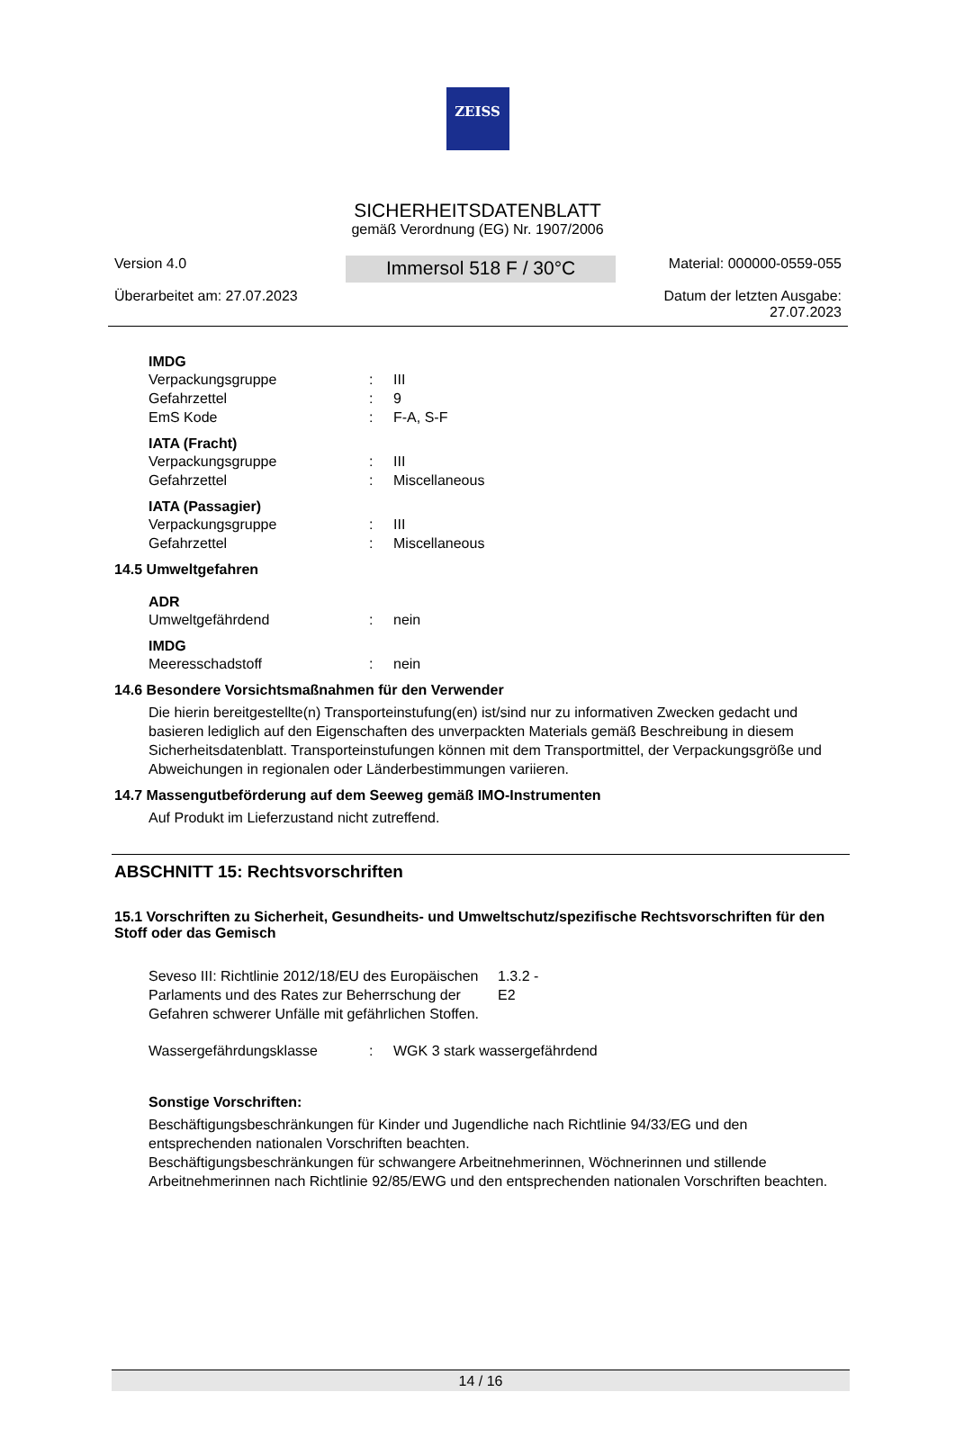ZEISS
SICHERHEITSDATENBLATT
gemäß Verordnung (EG) Nr. 1907/2006
Version 4.0
Überarbeitet am: 27.07.2023
Immersol 518 F / 30°C
Material: 000000-0559-055
Datum der letzten Ausgabe:
27.07.2023
IMDG
| Verpackungsgruppe | : | III |
| Gefahrzettel | : | 9 |
| EmS Kode | : | F-A, S-F |
IATA (Fracht)
| Verpackungsgruppe | : | III |
| Gefahrzettel | : | Miscellaneous |
IATA (Passagier)
| Verpackungsgruppe | : | III |
| Gefahrzettel | : | Miscellaneous |
14.5 Umweltgefahren
ADR
| Umweltgefährdend | : | nein |
IMDG
| Meeresschadstoff | : | nein |
14.6 Besondere Vorsichtsmaßnahmen für den Verwender
Die hierin bereitgestellte(n) Transporteinstufung(en) ist/sind nur zu informativen Zwecken gedacht und basieren lediglich auf den Eigenschaften des unverpackten Materials gemäß Beschreibung in diesem Sicherheitsdatenblatt. Transporteinstufungen können mit dem Transportmittel, der Verpackungsgröße und Abweichungen in regionalen oder Länderbestimmungen variieren.
14.7 Massengutbeförderung auf dem Seeweg gemäß IMO-Instrumenten
Auf Produkt im Lieferzustand nicht zutreffend.
ABSCHNITT 15: Rechtsvorschriften
15.1 Vorschriften zu Sicherheit, Gesundheits- und Umweltschutz/spezifische Rechtsvorschriften für den Stoff oder das Gemisch
| Seveso III: Richtlinie 2012/18/EU des Europäischen Parlaments und des Rates zur Beherrschung der Gefahren schwerer Unfälle mit gefährlichen Stoffen. | 1.3.2 - E2 |
| Wassergefährdungsklasse | : | WGK 3 stark wassergefährdend |
Sonstige Vorschriften:
Beschäftigungsbeschränkungen für Kinder und Jugendliche nach Richtlinie 94/33/EG und den entsprechenden nationalen Vorschriften beachten.
Beschäftigungsbeschränkungen für schwangere Arbeitnehmerinnen, Wöchnerinnen und stillende Arbeitnehmerinnen nach Richtlinie 92/85/EWG und den entsprechenden nationalen Vorschriften beachten.
14 / 16